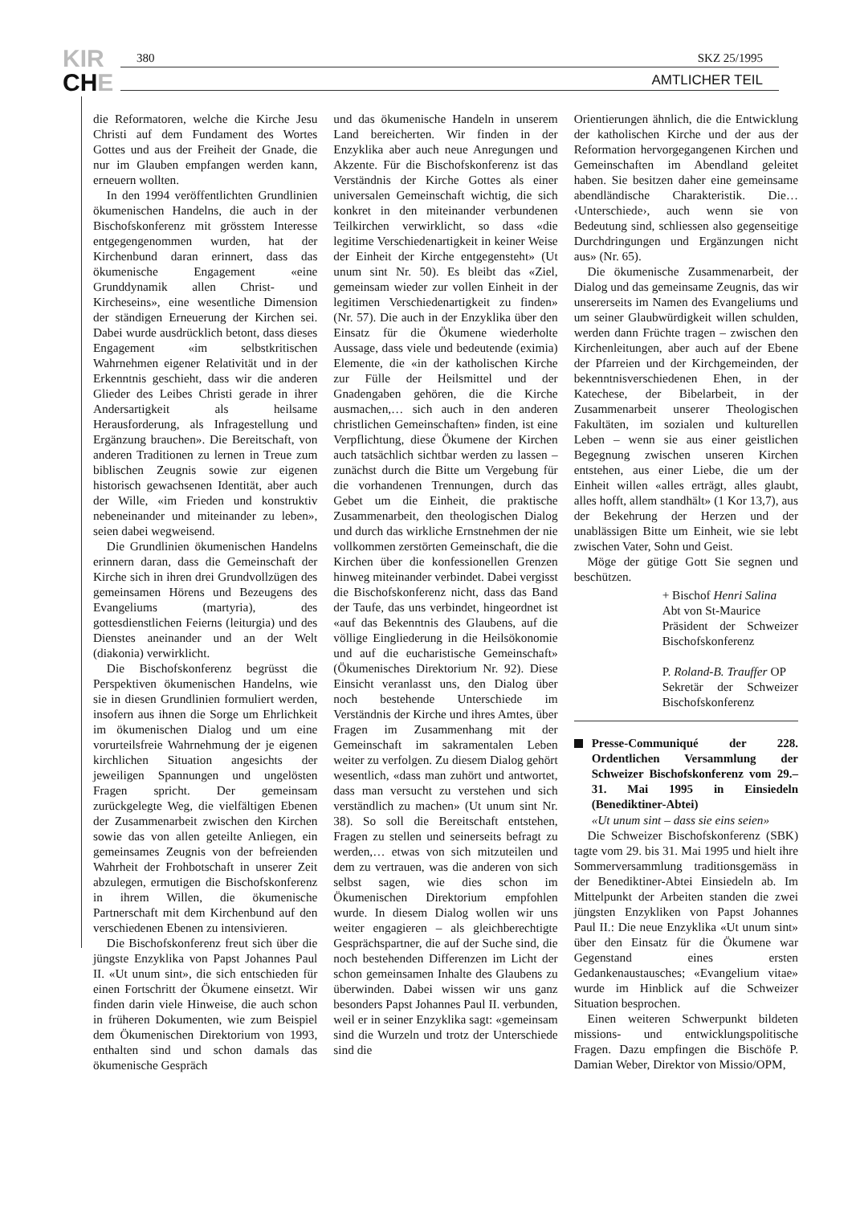KIR
CHE
380 SKZ 25/1995
AMTLICHER TEIL
die Reformatoren, welche die Kirche Jesu Christi auf dem Fundament des Wortes Gottes und aus der Freiheit der Gnade, die nur im Glauben empfangen werden kann, erneuern wollten.
In den 1994 veröffentlichten Grundlinien ökumenischen Handelns, die auch in der Bischofskonferenz mit grösstem Interesse entgegengenommen wurden, hat der Kirchenbund daran erinnert, dass das ökumenische Engagement «eine Grunddynamik allen Christ- und Kircheseins», eine wesentliche Dimension der ständigen Erneuerung der Kirchen sei. Dabei wurde ausdrücklich betont, dass dieses Engagement «im selbstkritischen Wahrnehmen eigener Relativität und in der Erkenntnis geschieht, dass wir die anderen Glieder des Leibes Christi gerade in ihrer Andersartigkeit als heilsame Herausforderung, als Infragestellung und Ergänzung brauchen». Die Bereitschaft, von anderen Traditionen zu lernen in Treue zum biblischen Zeugnis sowie zur eigenen historisch gewachsenen Identität, aber auch der Wille, «im Frieden und konstruktiv nebeneinander und miteinander zu leben», seien dabei wegweisend.
Die Grundlinien ökumenischen Handelns erinnern daran, dass die Gemeinschaft der Kirche sich in ihren drei Grundvollzügen des gemeinsamen Hörens und Bezeugens des Evangeliums (martyria), des gottesdienstlichen Feierns (leiturgia) und des Dienstes aneinander und an der Welt (diakonia) verwirklicht.
Die Bischofskonferenz begrüsst die Perspektiven ökumenischen Handelns, wie sie in diesen Grundlinien formuliert werden, insofern aus ihnen die Sorge um Ehrlichkeit im ökumenischen Dialog und um eine vorurteilsfreie Wahrnehmung der je eigenen kirchlichen Situation angesichts der jeweiligen Spannungen und ungelösten Fragen spricht. Der gemeinsam zurückgelegte Weg, die vielfältigen Ebenen der Zusammenarbeit zwischen den Kirchen sowie das von allen geteilte Anliegen, ein gemeinsames Zeugnis von der befreienden Wahrheit der Frohbotschaft in unserer Zeit abzulegen, ermutigen die Bischofskonferenz in ihrem Willen, die ökumenische Partnerschaft mit dem Kirchenbund auf den verschiedenen Ebenen zu intensivieren.
Die Bischofskonferenz freut sich über die jüngste Enzyklika von Papst Johannes Paul II. «Ut unum sint», die sich entschieden für einen Fortschritt der Ökumene einsetzt. Wir finden darin viele Hinweise, die auch schon in früheren Dokumenten, wie zum Beispiel dem Ökumenischen Direktorium von 1993, enthalten sind und schon damals das ökumenische Gespräch
und das ökumenische Handeln in unserem Land bereicherten. Wir finden in der Enzyklika aber auch neue Anregungen und Akzente. Für die Bischofskonferenz ist das Verständnis der Kirche Gottes als einer universalen Gemeinschaft wichtig, die sich konkret in den miteinander verbundenen Teilkirchen verwirklicht, so dass «die legitime Verschiedenartigkeit in keiner Weise der Einheit der Kirche entgegensteht» (Ut unum sint Nr. 50). Es bleibt das «Ziel, gemeinsam wieder zur vollen Einheit in der legitimen Verschiedenartigkeit zu finden» (Nr. 57). Die auch in der Enzyklika über den Einsatz für die Ökumene wiederholte Aussage, dass viele und bedeutende (eximia) Elemente, die «in der katholischen Kirche zur Fülle der Heilsmittel und der Gnadengaben gehören, die die Kirche ausmachen,… sich auch in den anderen christlichen Gemeinschaften» finden, ist eine Verpflichtung, diese Ökumene der Kirchen auch tatsächlich sichtbar werden zu lassen – zunächst durch die Bitte um Vergebung für die vorhandenen Trennungen, durch das Gebet um die Einheit, die praktische Zusammenarbeit, den theologischen Dialog und durch das wirkliche Ernstnehmen der nie vollkommen zerstörten Gemeinschaft, die die Kirchen über die konfessionellen Grenzen hinweg miteinander verbindet. Dabei vergisst die Bischofskonferenz nicht, dass das Band der Taufe, das uns verbindet, hingeordnet ist «auf das Bekenntnis des Glaubens, auf die völlige Eingliederung in die Heilsökonomie und auf die eucharistische Gemeinschaft» (Ökumenisches Direktorium Nr. 92). Diese Einsicht veranlasst uns, den Dialog über noch bestehende Unterschiede im Verständnis der Kirche und ihres Amtes, über Fragen im Zusammenhang mit der Gemeinschaft im sakramentalen Leben weiter zu verfolgen. Zu diesem Dialog gehört wesentlich, «dass man zuhört und antwortet, dass man versucht zu verstehen und sich verständlich zu machen» (Ut unum sint Nr. 38). So soll die Bereitschaft entstehen, Fragen zu stellen und seinerseits befragt zu werden,… etwas von sich mitzuteilen und dem zu vertrauen, was die anderen von sich selbst sagen, wie dies schon im Ökumenischen Direktorium empfohlen wurde. In diesem Dialog wollen wir uns weiter engagieren – als gleichberechtigte Gesprächspartner, die auf der Suche sind, die noch bestehenden Differenzen im Licht der schon gemeinsamen Inhalte des Glaubens zu überwinden. Dabei wissen wir uns ganz besonders Papst Johannes Paul II. verbunden, weil er in seiner Enzyklika sagt: «gemeinsam sind die Wurzeln und trotz der Unterschiede sind die
Orientierungen ähnlich, die die Entwicklung der katholischen Kirche und der aus der Reformation hervorgegangenen Kirchen und Gemeinschaften im Abendland geleitet haben. Sie besitzen daher eine gemeinsame abendländische Charakteristik. Die… ‹Unterschiede›, auch wenn sie von Bedeutung sind, schliessen also gegenseitige Durchdringungen und Ergänzungen nicht aus» (Nr. 65).
Die ökumenische Zusammenarbeit, der Dialog und das gemeinsame Zeugnis, das wir unsererseits im Namen des Evangeliums und um seiner Glaubwürdigkeit willen schulden, werden dann Früchte tragen – zwischen den Kirchenleitungen, aber auch auf der Ebene der Pfarreien und der Kirchgemeinden, der bekenntnisverschiedenen Ehen, in der Katechese, der Bibelarbeit, in der Zusammenarbeit unserer Theologischen Fakultäten, im sozialen und kulturellen Leben – wenn sie aus einer geistlichen Begegnung zwischen unseren Kirchen entstehen, aus einer Liebe, die um der Einheit willen «alles erträgt, alles glaubt, alles hofft, allem standhält» (1 Kor 13,7), aus der Bekehrung der Herzen und der unablässigen Bitte um Einheit, wie sie lebt zwischen Vater, Sohn und Geist.
Möge der gütige Gott Sie segnen und beschützen.
+ Bischof Henri Salina
Abt von St-Maurice
Präsident der Schweizer Bischofskonferenz
P. Roland-B. Trauffer OP
Sekretär der Schweizer Bischofskonferenz
Presse-Communiqué der 228. Ordentlichen Versammlung der Schweizer Bischofskonferenz vom 29.–31. Mai 1995 in Einsiedeln (Benediktiner-Abtei)
«Ut unum sint – dass sie eins seien»
Die Schweizer Bischofskonferenz (SBK) tagte vom 29. bis 31. Mai 1995 und hielt ihre Sommerversammlung traditionsgemäss in der Benediktiner-Abtei Einsiedeln ab. Im Mittelpunkt der Arbeiten standen die zwei jüngsten Enzykliken von Papst Johannes Paul II.: Die neue Enzyklika «Ut unum sint» über den Einsatz für die Ökumene war Gegenstand eines ersten Gedankenaustausches; «Evangelium vitae» wurde im Hinblick auf die Schweizer Situation besprochen.
Einen weiteren Schwerpunkt bildeten missions- und entwicklungspolitische Fragen. Dazu empfingen die Bischöfe P. Damian Weber, Direktor von Missio/OPM,